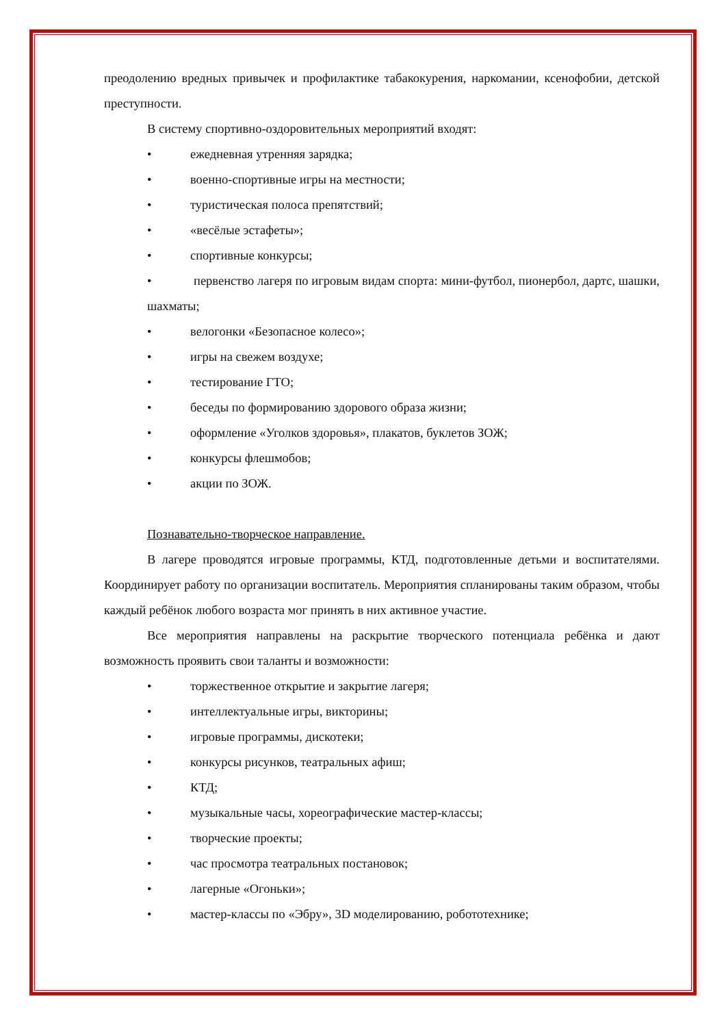преодолению вредных привычек и профилактике табакокурения, наркомании, ксенофобии, детской преступности.
В систему спортивно-оздоровительных мероприятий входят:
• ежедневная утренняя зарядка;
• военно-спортивные игры на местности;
• туристическая полоса препятствий;
• «весёлые эстафеты»;
• спортивные конкурсы;
• первенство лагеря по игровым видам спорта: мини-футбол, пионербол, дартс, шашки, шахматы;
• велогонки «Безопасное колесо»;
• игры на свежем воздухе;
• тестирование ГТО;
• беседы по формированию здорового образа жизни;
• оформление «Уголков здоровья», плакатов, буклетов ЗОЖ;
• конкурсы флешмобов;
• акции по ЗОЖ.
Познавательно-творческое направление.
В лагере проводятся игровые программы, КТД, подготовленные детьми и воспитателями. Координирует работу по организации воспитатель. Мероприятия спланированы таким образом, чтобы каждый ребёнок любого возраста мог принять в них активное участие.
Все мероприятия направлены на раскрытие творческого потенциала ребёнка и дают возможность проявить свои таланты и возможности:
• торжественное открытие и закрытие лагеря;
• интеллектуальные игры, викторины;
• игровые программы, дискотеки;
• конкурсы рисунков, театральных афиш;
• КТД;
• музыкальные часы, хореографические мастер-классы;
• творческие проекты;
• час просмотра театральных постановок;
• лагерные «Огоньки»;
• мастер-классы по «Эбру», 3D моделированию, робототехнике;